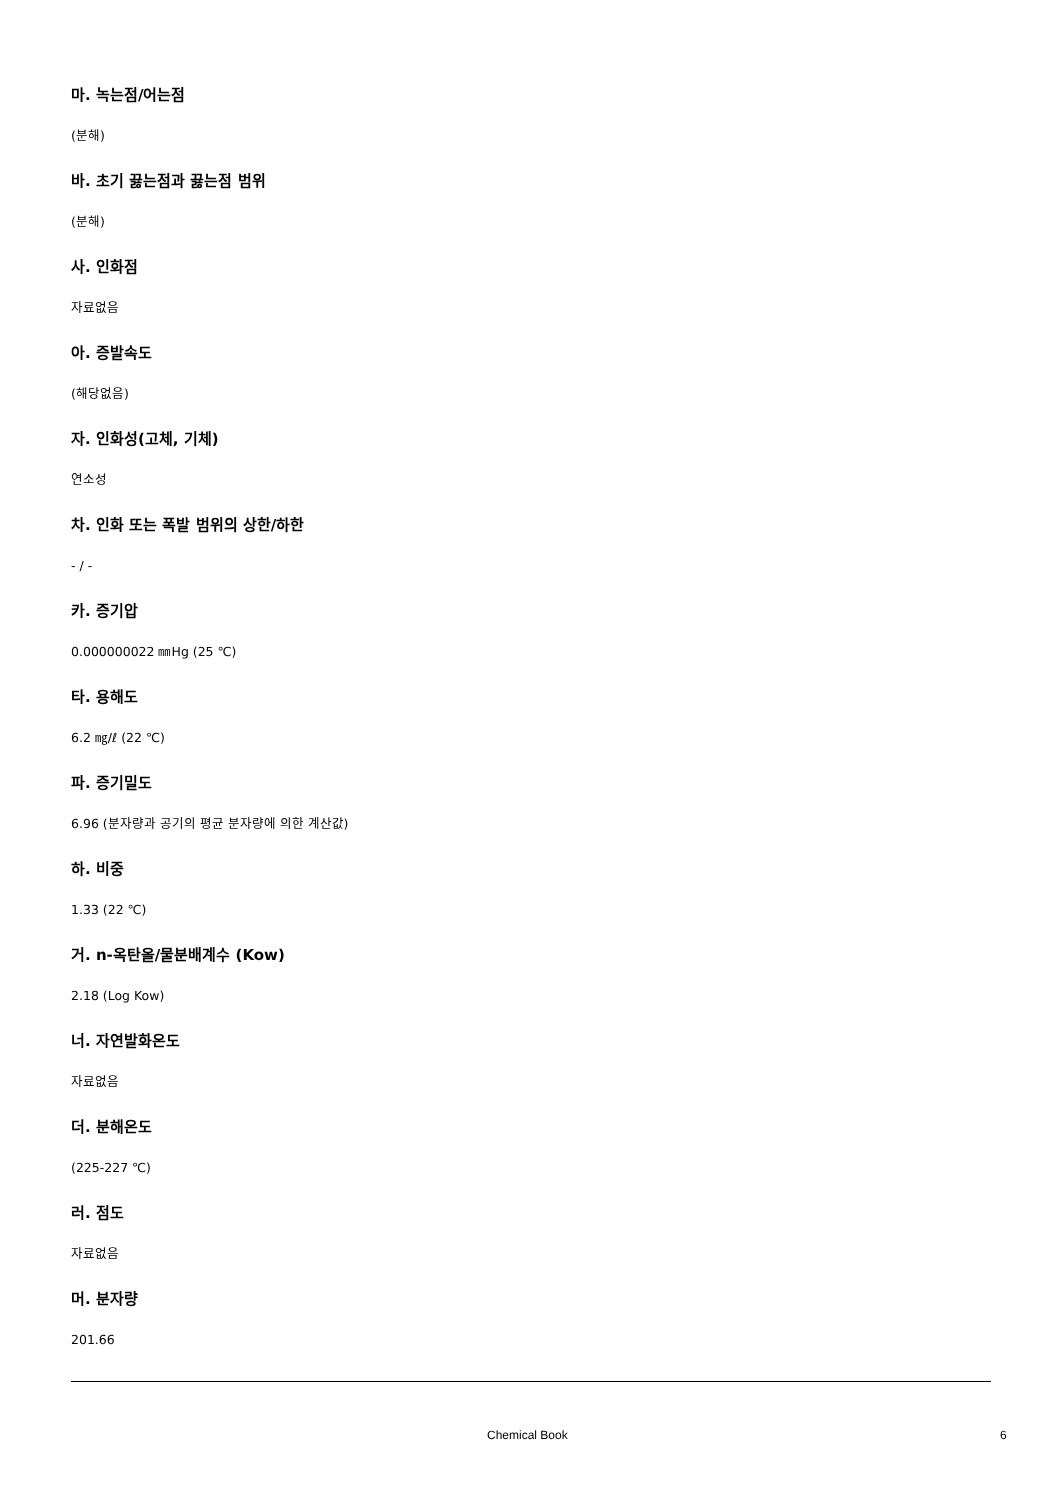마. 녹는점/어는점
(분해)
바. 초기 끓는점과 끓는점 범위
(분해)
사. 인화점
자료없음
아. 증발속도
(해당없음)
자. 인화성(고체, 기체)
연소성
차. 인화 또는 폭발 범위의 상한/하한
- / -
카. 증기압
0.000000022 ㎜Hg (25 ℃)
타. 용해도
6.2 ㎎/ℓ (22 ℃)
파. 증기밀도
6.96 (분자량과 공기의 평균 분자량에 의한 계산값)
하. 비중
1.33 (22 ℃)
거. n-옥탄올/물분배계수 (Kow)
2.18 (Log Kow)
너. 자연발화온도
자료없음
더. 분해온도
(225-227 ℃)
러. 점도
자료없음
머. 분자량
201.66
Chemical Book 6